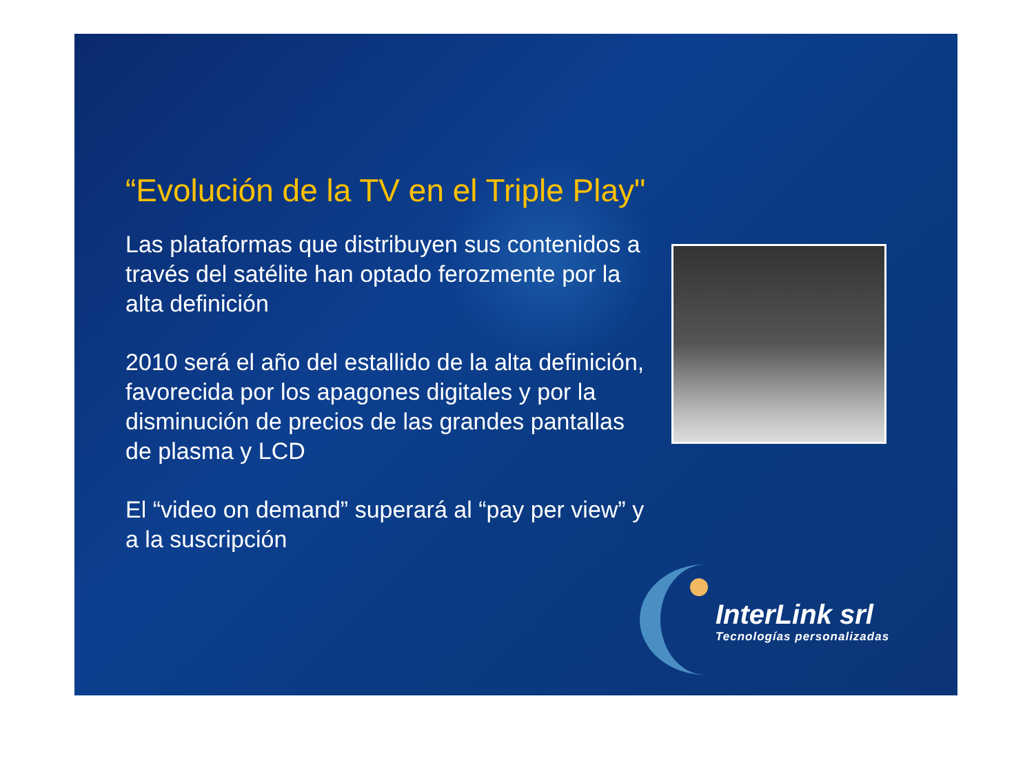“Evolución de la TV en el Triple Play"
Las plataformas que distribuyen sus contenidos a través del satélite han optado ferozmente por la alta definición
2010 será el año del estallido de la alta definición, favorecida por los apagones digitales y por la disminución de precios de las grandes pantallas de plasma y LCD
El “video on demand” superará al “pay per view” y a la suscripción
InterLink srl
Tecnologías personalizadas